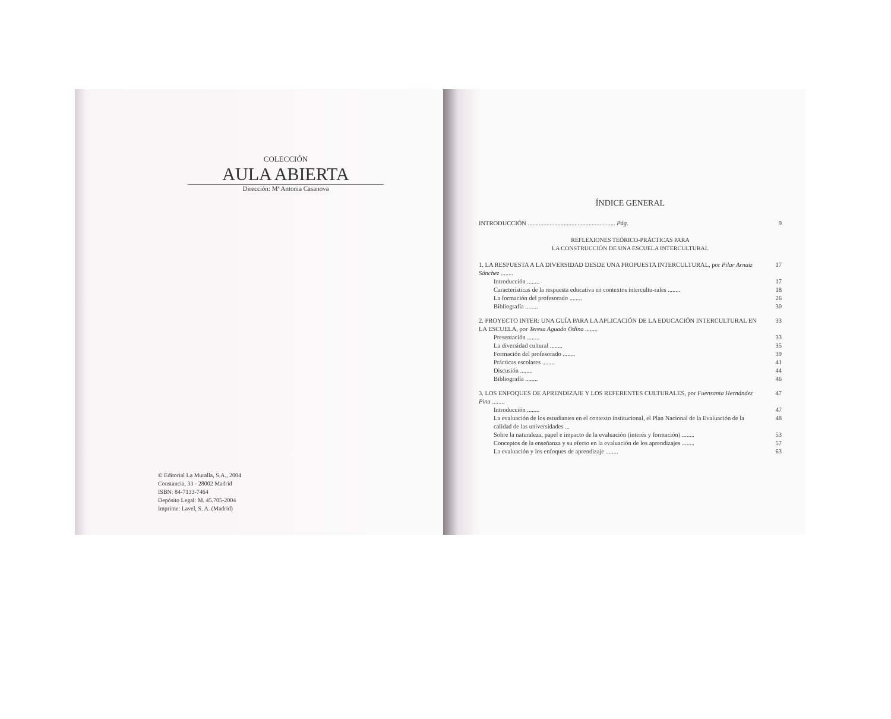COLECCIÓN
AULA ABIERTA
Dirección: Mª Antonia Casanova
© Editorial La Muralla, S.A., 2004
Constancia, 33 - 28002 Madrid
ISBN: 84-7133-7464
Depósito Legal: M. 45.705-2004
Imprime: Lavel, S. A. (Madrid)
ÍNDICE GENERAL
INTRODUCCIÓN ........................................................ Pág. 9
REFLEXIONES TEÓRICO-PRÁCTICAS PARA
LA CONSTRUCCIÓN DE UNA ESCUELA INTERCULTURAL
1. LA RESPUESTA A LA DIVERSIDAD DESDE UNA PROPUESTA INTERCULTURAL, por Pilar Arnaiz Sánchez ........ 17
Introducción ........ 17
Características de la respuesta educativa en contextos intercultu-rales ........ 18
La formación del profesorado ........ 26
Bibliografía ........ 30
2. PROYECTO INTER: UNA GUÍA PARA LA APLICACIÓN DE LA EDUCACIÓN INTERCULTURAL EN LA ESCUELA, por Teresa Aguado Odina ........ 33
Presentación ........ 33
La diversidad cultural ........ 35
Formación del profesorado ........ 39
Prácticas escolares ........ 41
Discusión ........ 44
Bibliografía ........ 46
3. LOS ENFOQUES DE APRENDIZAJE Y LOS REFERENTES CULTURALES, por Fuensanta Hernández Pina ........ 47
Introducción ........ 47
La evaluación de los estudiantes en el contexto institucional, el Plan Nacional de la Evaluación de la calidad de las universidades ... 48
Sobre la naturaleza, papel e impacto de la evaluación (interés y formación) ........ 53
Conceptos de la enseñanza y su efecto en la evaluación de los aprendizajes ........ 57
La evaluación y los enfoques de aprendizaje ........ 63